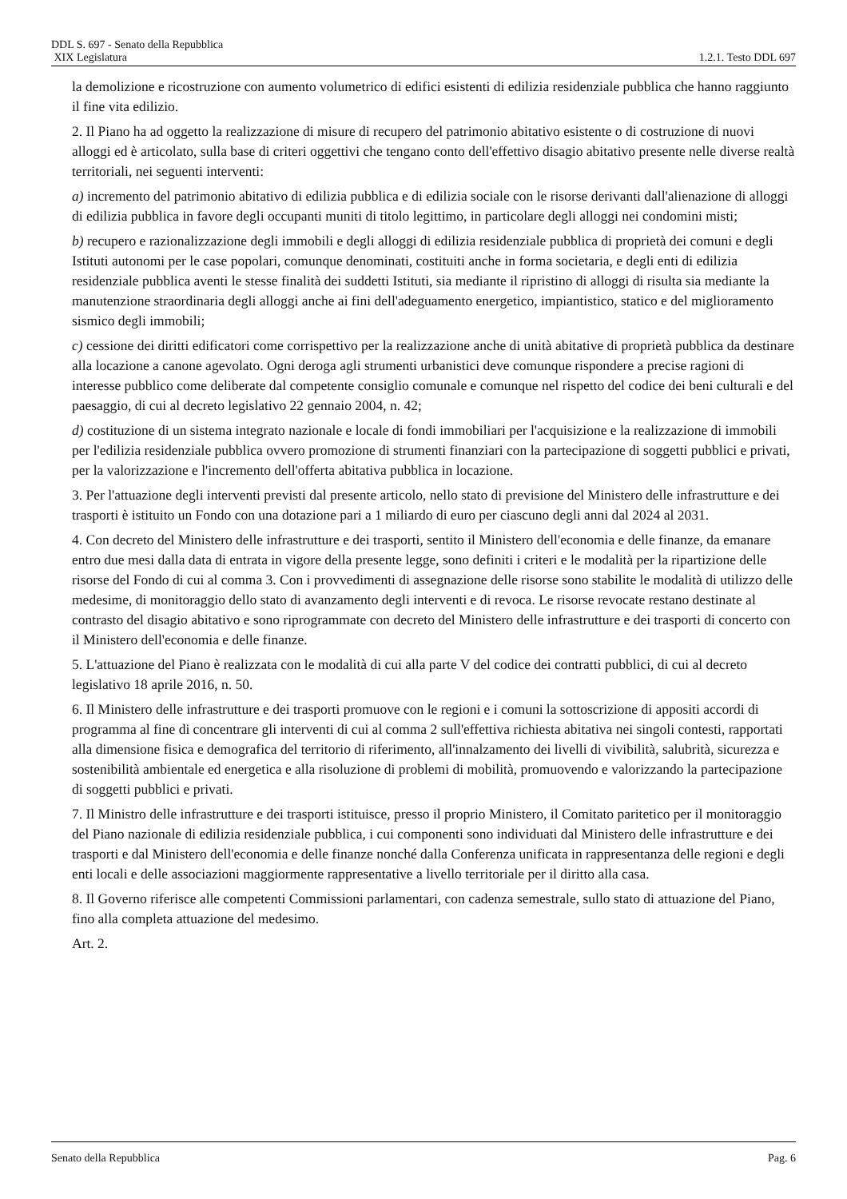DDL S. 697 - Senato della Repubblica
XIX Legislatura 1.2.1. Testo DDL 697
la demolizione e ricostruzione con aumento volumetrico di edifici esistenti di edilizia residenziale pubblica che hanno raggiunto il fine vita edilizio.
2. Il Piano ha ad oggetto la realizzazione di misure di recupero del patrimonio abitativo esistente o di costruzione di nuovi alloggi ed è articolato, sulla base di criteri oggettivi che tengano conto dell'effettivo disagio abitativo presente nelle diverse realtà territoriali, nei seguenti interventi:
a) incremento del patrimonio abitativo di edilizia pubblica e di edilizia sociale con le risorse derivanti dall'alienazione di alloggi di edilizia pubblica in favore degli occupanti muniti di titolo legittimo, in particolare degli alloggi nei condomini misti;
b) recupero e razionalizzazione degli immobili e degli alloggi di edilizia residenziale pubblica di proprietà dei comuni e degli Istituti autonomi per le case popolari, comunque denominati, costituiti anche in forma societaria, e degli enti di edilizia residenziale pubblica aventi le stesse finalità dei suddetti Istituti, sia mediante il ripristino di alloggi di risulta sia mediante la manutenzione straordinaria degli alloggi anche ai fini dell'adeguamento energetico, impiantistico, statico e del miglioramento sismico degli immobili;
c) cessione dei diritti edificatori come corrispettivo per la realizzazione anche di unità abitative di proprietà pubblica da destinare alla locazione a canone agevolato. Ogni deroga agli strumenti urbanistici deve comunque rispondere a precise ragioni di interesse pubblico come deliberate dal competente consiglio comunale e comunque nel rispetto del codice dei beni culturali e del paesaggio, di cui al decreto legislativo 22 gennaio 2004, n. 42;
d) costituzione di un sistema integrato nazionale e locale di fondi immobiliari per l'acquisizione e la realizzazione di immobili per l'edilizia residenziale pubblica ovvero promozione di strumenti finanziari con la partecipazione di soggetti pubblici e privati, per la valorizzazione e l'incremento dell'offerta abitativa pubblica in locazione.
3. Per l'attuazione degli interventi previsti dal presente articolo, nello stato di previsione del Ministero delle infrastrutture e dei trasporti è istituito un Fondo con una dotazione pari a 1 miliardo di euro per ciascuno degli anni dal 2024 al 2031.
4. Con decreto del Ministero delle infrastrutture e dei trasporti, sentito il Ministero dell'economia e delle finanze, da emanare entro due mesi dalla data di entrata in vigore della presente legge, sono definiti i criteri e le modalità per la ripartizione delle risorse del Fondo di cui al comma 3. Con i provvedimenti di assegnazione delle risorse sono stabilite le modalità di utilizzo delle medesime, di monitoraggio dello stato di avanzamento degli interventi e di revoca. Le risorse revocate restano destinate al contrasto del disagio abitativo e sono riprogrammate con decreto del Ministero delle infrastrutture e dei trasporti di concerto con il Ministero dell'economia e delle finanze.
5. L'attuazione del Piano è realizzata con le modalità di cui alla parte V del codice dei contratti pubblici, di cui al decreto legislativo 18 aprile 2016, n. 50.
6. Il Ministero delle infrastrutture e dei trasporti promuove con le regioni e i comuni la sottoscrizione di appositi accordi di programma al fine di concentrare gli interventi di cui al comma 2 sull'effettiva richiesta abitativa nei singoli contesti, rapportati alla dimensione fisica e demografica del territorio di riferimento, all'innalzamento dei livelli di vivibilità, salubrità, sicurezza e sostenibilità ambientale ed energetica e alla risoluzione di problemi di mobilità, promuovendo e valorizzando la partecipazione di soggetti pubblici e privati.
7. Il Ministro delle infrastrutture e dei trasporti istituisce, presso il proprio Ministero, il Comitato paritetico per il monitoraggio del Piano nazionale di edilizia residenziale pubblica, i cui componenti sono individuati dal Ministero delle infrastrutture e dei trasporti e dal Ministero dell'economia e delle finanze nonché dalla Conferenza unificata in rappresentanza delle regioni e degli enti locali e delle associazioni maggiormente rappresentative a livello territoriale per il diritto alla casa.
8. Il Governo riferisce alle competenti Commissioni parlamentari, con cadenza semestrale, sullo stato di attuazione del Piano, fino alla completa attuazione del medesimo.
Art. 2.
Senato della Repubblica Pag. 6